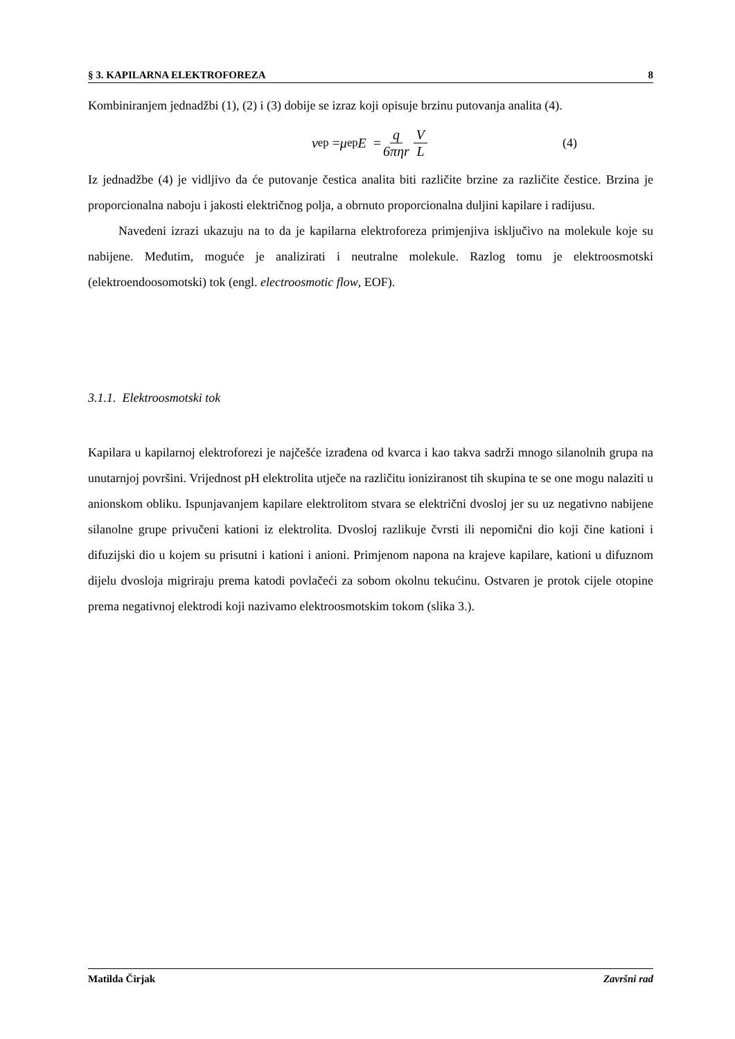§ 3. KAPILARNA ELEKTROFOREZA 8
Kombiniranjem jednadžbi (1), (2) i (3) dobije se izraz koji opisuje brzinu putovanja analita (4).
v<sub>ep</sub> = μ<sub>ep</sub> E = q 6πηr V L (4)
Iz jednadžbe (4) je vidljivo da će putovanje čestica analita biti različite brzine za različite čestice. Brzina je proporcionalna naboju i jakosti električnog polja, a obrnuto proporcionalna duljini kapilare i radijusu.
Navedeni izrazi ukazuju na to da je kapilarna elektroforeza primjenjiva isključivo na molekule koje su nabijene. Međutim, moguće je analizirati i neutralne molekule. Razlog tomu je elektroosmotski (elektroendoosomotski) tok (engl. electroosmotic flow, EOF).
3.1.1. Elektroosmotski tok
Kapilara u kapilarnoj elektroforezi je najčešće izrađena od kvarca i kao takva sadrži mnogo silanolnih grupa na unutarnjoj površini. Vrijednost pH elektrolita utječe na različitu ioniziranost tih skupina te se one mogu nalaziti u anionskom obliku. Ispunjavanjem kapilare elektrolitom stvara se električni dvosloj jer su uz negativno nabijene silanolne grupe privučeni kationi iz elektrolita. Dvosloj razlikuje čvrsti ili nepomični dio koji čine kationi i difuzijski dio u kojem su prisutni i kationi i anioni. Primjenom napona na krajeve kapilare, kationi u difuznom dijelu dvosloja migriraju prema katodi povlačeći za sobom okolnu tekućinu. Ostvaren je protok cijele otopine prema negativnoj elektrodi koji nazivamo elektroosmotskim tokom (slika 3.).
Matilda Čirjak Završni rad